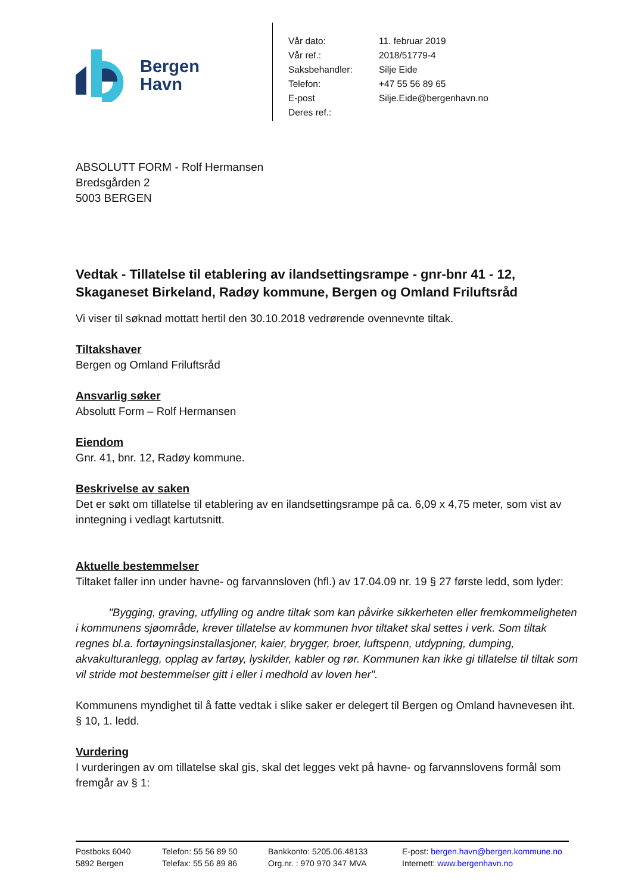Bergen
Havn
| Vår dato: | 11. februar 2019 |
| Vår ref.: | 2018/51779-4 |
| Saksbehandler: | Silje Eide |
| Telefon: | +47 55 56 89 65 |
| E-post | Silje.Eide@bergenhavn.no |
| Deres ref.: | |
ABSOLUTT FORM - Rolf Hermansen
Bredsgården 2
5003 BERGEN
Vedtak - Tillatelse til etablering av ilandsettingsrampe - gnr-bnr 41 - 12, Skaganeset Birkeland, Radøy kommune, Bergen og Omland Friluftsråd
Vi viser til søknad mottatt hertil den 30.10.2018 vedrørende ovennevnte tiltak.
Tiltakshaver
Bergen og Omland Friluftsråd
Ansvarlig søker
Absolutt Form – Rolf Hermansen
Eiendom
Gnr. 41, bnr. 12, Radøy kommune.
Beskrivelse av saken
Det er søkt om tillatelse til etablering av en ilandsettingsrampe på ca. 6,09 x 4,75 meter, som vist av inntegning i vedlagt kartutsnitt.
Aktuelle bestemmelser
Tiltaket faller inn under havne- og farvannsloven (hfl.) av 17.04.09 nr. 19 § 27 første ledd, som lyder:
   "Bygging, graving, utfylling og andre tiltak som kan påvirke sikkerheten eller fremkommeligheten i kommunens sjøområde, krever tillatelse av kommunen hvor tiltaket skal settes i verk. Som tiltak regnes bl.a. fortøyningsinstallasjoner, kaier, brygger, broer, luftspenn, utdypning, dumping, akvakulturanlegg, opplag av fartøy, lyskilder, kabler og rør. Kommunen kan ikke gi tillatelse til tiltak som vil stride mot bestemmelser gitt i eller i medhold av loven her".
Kommunens myndighet til å fatte vedtak i slike saker er delegert til Bergen og Omland havnevesen iht. § 10, 1. ledd.
Vurdering
I vurderingen av om tillatelse skal gis, skal det legges vekt på havne- og farvannslovens formål som fremgår av § 1:
Postboks 6040
5892 Bergen
Telefon: 55 56 89 50
Telefax: 55 56 89 86
Bankkonto: 5205.06.48133
Org.nr. : 970 970 347 MVA
E-post: bergen.havn@bergen.kommune.no
Internett: www.bergenhavn.no